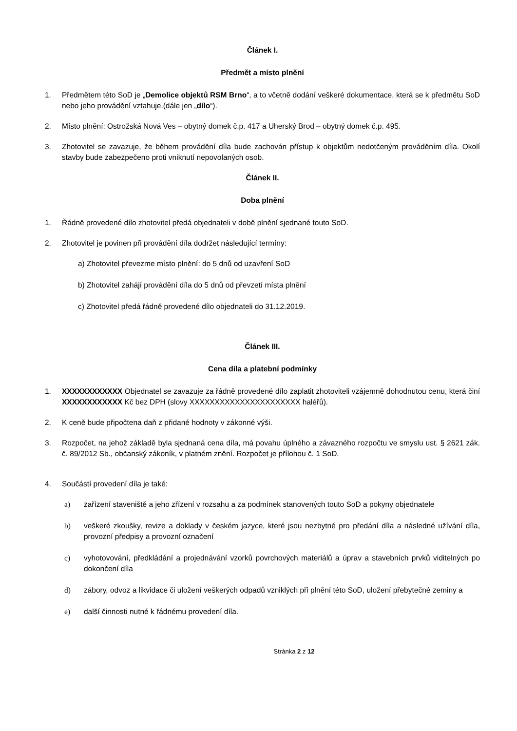Článek I.
Předmět a místo plnění
1. Předmětem této SoD je „Demolice objektů RSM Brno“, a to včetně dodání veškeré dokumentace, která se k předmětu SoD nebo jeho provádění vztahuje.(dále jen „dílo“).
2. Místo plnění: Ostrožská Nová Ves – obytný domek č.p. 417 a Uherský Brod – obytný domek č.p. 495.
3. Zhotovitel se zavazuje, že během provádění díla bude zachován přístup k objektům nedotčeným prováděním díla. Okolí stavby bude zabezpečeno proti vniknutí nepovolaných osob.
Článek II.
Doba plnění
1. Řádně provedené dílo zhotovitel předá objednateli v době plnění sjednané touto SoD.
2. Zhotovitel je povinen při provádění díla dodržet následující termíny:
a) Zhotovitel převezme místo plnění: do 5 dnů od uzavření SoD
b) Zhotovitel zahájí provádění díla do 5 dnů od převzetí místa plnění
c) Zhotovitel předá řádně provedené dílo objednateli do 31.12.2019.
Článek III.
Cena díla a platební podmínky
1. XXXXXXXXXXXX Objednatel se zavazuje za řádně provedené dílo zaplatit zhotoviteli vzájemně dohodnutou cenu, která činí XXXXXXXXXXXX Kč bez DPH (slovy XXXXXXXXXXXXXXXXXXXXXX haléřů).
2. K ceně bude připočtena daň z přidané hodnoty v zákonné výši.
3. Rozpočet, na jehož základě byla sjednaná cena díla, má povahu úplného a závazného rozpočtu ve smyslu ust. § 2621 zák. č. 89/2012 Sb., občanský zákoník, v platném znění. Rozpočet je přílohou č. 1 SoD.
4. Součástí provedení díla je také:
a) zařízení staveniště a jeho zřízení v rozsahu a za podmínek stanovených touto SoD a pokyny objednatele
b) veškeré zkoušky, revize a doklady v českém jazyce, které jsou nezbytné pro předání díla a následné užívání díla, provozní předpisy a provozní označení
c) vyhotovování, předkládání a projednávání vzorků povrchových materiálů a úprav a stavebních prvků viditelných po dokončení díla
d) zábory, odvoz a likvidace či uložení veškerých odpadů vzniklých při plnění této SoD, uložení přebytečné zeminy a
e) další činnosti nutné k řádnému provedení díla.
Stránka 2 z 12